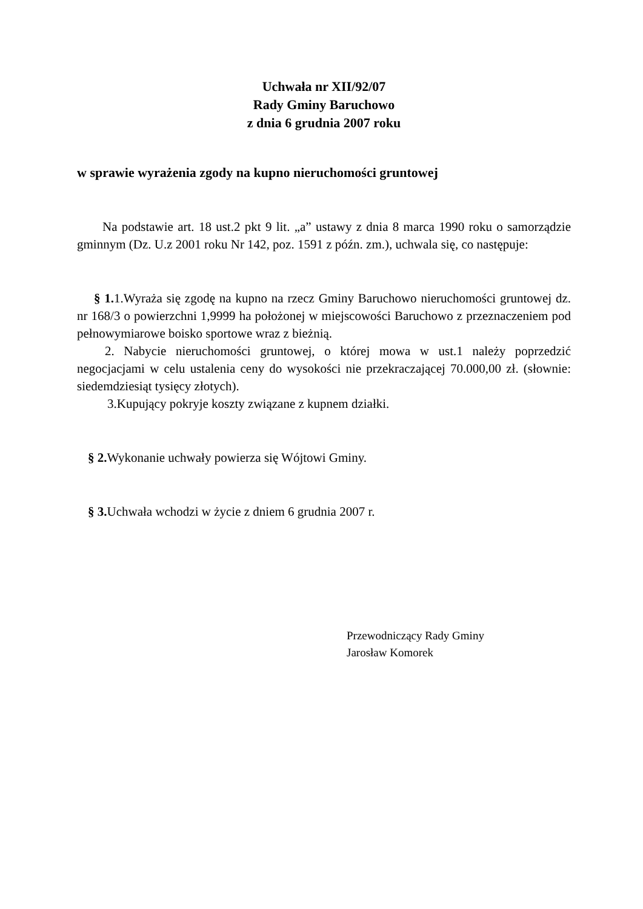Uchwała nr XII/92/07
Rady Gminy Baruchowo
z dnia 6 grudnia 2007 roku
w sprawie wyrażenia zgody na kupno nieruchomości gruntowej
Na podstawie art. 18 ust.2 pkt 9 lit. „a” ustawy z dnia 8 marca 1990 roku o samorządzie gminnym (Dz. U.z 2001 roku Nr 142, poz. 1591 z późn. zm.), uchwala się, co następuje:
§ 1. 1.Wyraża się zgodę na kupno na rzecz Gminy Baruchowo nieruchomości gruntowej dz. nr 168/3 o powierzchni 1,9999 ha położonej w miejscowości Baruchowo z przeznaczeniem pod pełnowymiarowe boisko sportowe wraz z bieżnią.
2. Nabycie nieruchomości gruntowej, o której mowa w ust.1 należy poprzedzić negocjacjami w celu ustalenia ceny do wysokości nie przekraczającej 70.000,00 zł. (słownie: siedemdziesiąt tysięcy złotych).
3.Kupujący pokryje koszty związane z kupnem działki.
§ 2. Wykonanie uchwały powierza się Wójtowi Gminy.
§ 3. Uchwała wchodzi w życie z dniem 6 grudnia 2007 r.
Przewodniczący Rady Gminy
Jarosław Komorek